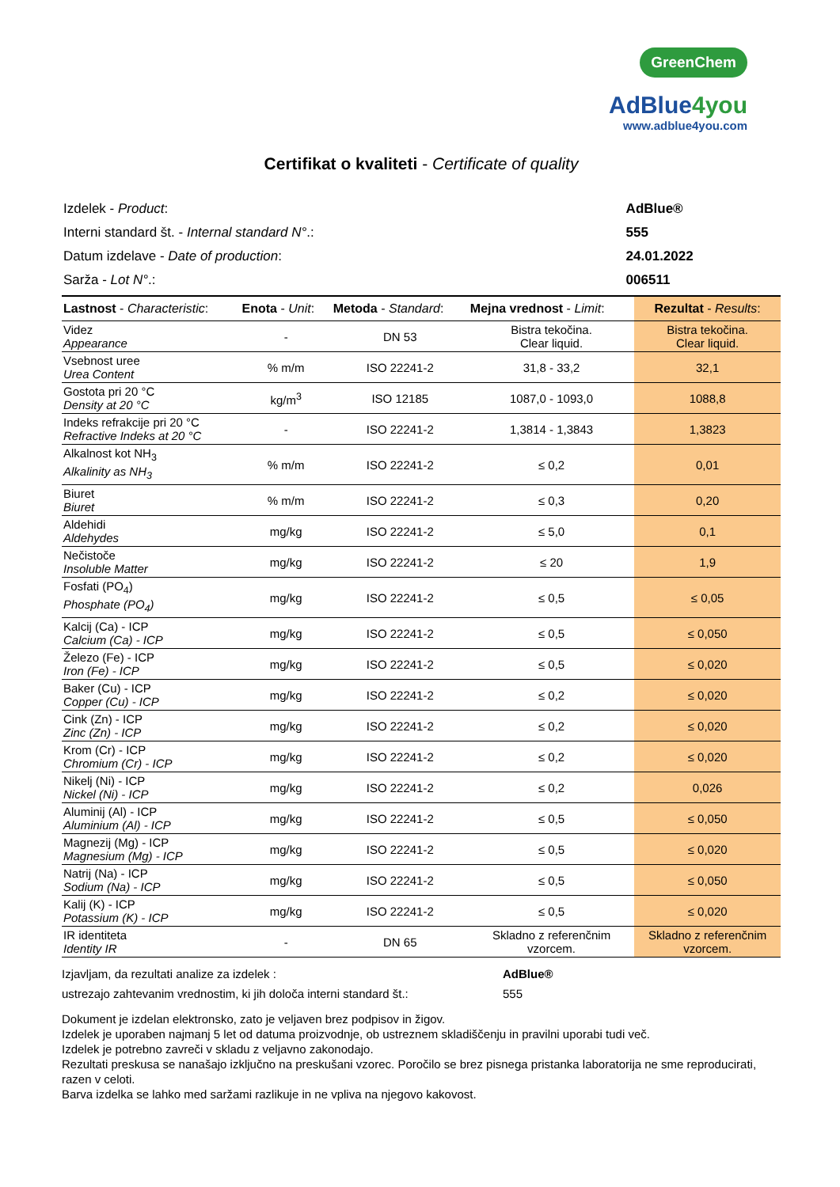GreenChem
AdBlue4you
www.adblue4you.com
Certifikat o kvaliteti - Certificate of quality
| Izdelek - Product : | AdBlue® |
| Interni standard št. - Internal standard N° .: | 555 |
| Datum izdelave - Date of production : | 24.01.2022 |
| Sarža - Lot N° .: | 006511 |
| Lastnost - Characteristic : | Enota - Unit : | Metoda - Standard : | Mejna vrednost - Limit : | Rezultat - Results : |
| --- | --- | --- | --- | --- |
| Videz Appearance | - | DN 53 | Bistra tekočina. Clear liquid. | Bistra tekočina. Clear liquid. |
| Vsebnost uree Urea Content | % m/m | ISO 22241-2 | 31,8 - 33,2 | 32,1 |
| Gostota pri 20 °C Density at 20 °C | kg/m<sup>3</sup> | ISO 12185 | 1087,0 - 1093,0 | 1088,8 |
| Indeks refrakcije pri 20 °C Refractive Indeks at 20 °C | - | ISO 22241-2 | 1,3814 - 1,3843 | 1,3823 |
| Alkalnost kot NH<sub>3</sub> Alkalinity as NH<sub>3</sub> | % m/m | ISO 22241-2 | ≤ 0,2 | 0,01 |
| Biuret Biuret | % m/m | ISO 22241-2 | ≤ 0,3 | 0,20 |
| Aldehidi Aldehydes | mg/kg | ISO 22241-2 | ≤ 5,0 | 0,1 |
| Nečistoče Insoluble Matter | mg/kg | ISO 22241-2 | ≤ 20 | 1,9 |
| Fosfati (PO<sub>4</sub>) Phosphate (PO<sub>4</sub>) | mg/kg | ISO 22241-2 | ≤ 0,5 | ≤ 0,05 |
| Kalcij (Ca) - ICP Calcium (Ca) - ICP | mg/kg | ISO 22241-2 | ≤ 0,5 | ≤ 0,050 |
| Železo (Fe) - ICP Iron (Fe) - ICP | mg/kg | ISO 22241-2 | ≤ 0,5 | ≤ 0,020 |
| Baker (Cu) - ICP Copper (Cu) - ICP | mg/kg | ISO 22241-2 | ≤ 0,2 | ≤ 0,020 |
| Cink (Zn) - ICP Zinc (Zn) - ICP | mg/kg | ISO 22241-2 | ≤ 0,2 | ≤ 0,020 |
| Krom (Cr) - ICP Chromium (Cr) - ICP | mg/kg | ISO 22241-2 | ≤ 0,2 | ≤ 0,020 |
| Nikelj (Ni) - ICP Nickel (Ni) - ICP | mg/kg | ISO 22241-2 | ≤ 0,2 | 0,026 |
| Aluminij (Al) - ICP Aluminium (Al) - ICP | mg/kg | ISO 22241-2 | ≤ 0,5 | ≤ 0,050 |
| Magnezij (Mg) - ICP Magnesium (Mg) - ICP | mg/kg | ISO 22241-2 | ≤ 0,5 | ≤ 0,020 |
| Natrij (Na) - ICP Sodium (Na) - ICP | mg/kg | ISO 22241-2 | ≤ 0,5 | ≤ 0,050 |
| Kalij (K) - ICP Potassium (K) - ICP | mg/kg | ISO 22241-2 | ≤ 0,5 | ≤ 0,020 |
| IR identiteta Identity IR | - | DN 65 | Skladno z referenčnim vzorcem. | Skladno z referenčnim vzorcem. |
| Izjavljam, da rezultati analize za izdelek : | AdBlue® |
| ustrezajo zahtevanim vrednostim, ki jih določa interni standard št.: | 555 |
Dokument je izdelan elektronsko, zato je veljaven brez podpisov in žigov.
Izdelek je uporaben najmanj 5 let od datuma proizvodnje, ob ustreznem skladiščenju in pravilni uporabi tudi več.
Izdelek je potrebno zavreči v skladu z veljavno zakonodajo.
Rezultati preskusa se nanašajo izključno na preskušani vzorec. Poročilo se brez pisnega pristanka laboratorija ne sme reproducirati, razen v celoti.
Barva izdelka se lahko med saržami razlikuje in ne vpliva na njegovo kakovost.